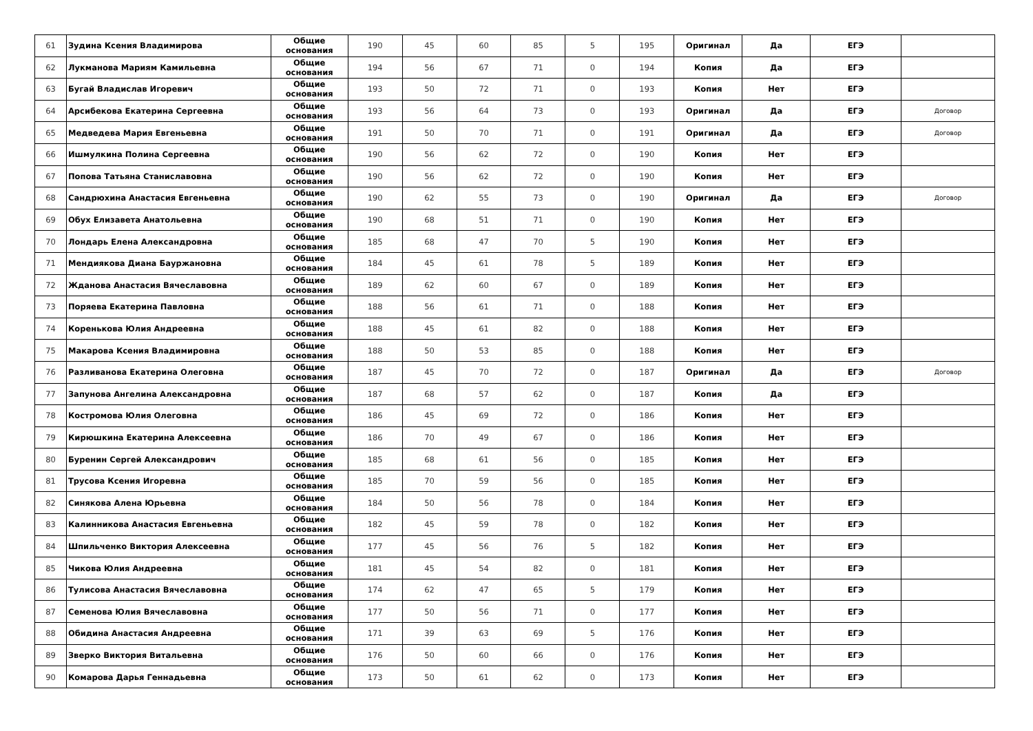| 61 | Зудина Ксения Владимирова | Общие основания | 190 | 45 | 60 | 85 | 5 | 195 | Оригинал | Да | ЕГЭ | |
| 62 | Лукманова Мариям Камильевна | Общие основания | 194 | 56 | 67 | 71 | 0 | 194 | Копия | Да | ЕГЭ | |
| 63 | Бугай Владислав Игоревич | Общие основания | 193 | 50 | 72 | 71 | 0 | 193 | Копия | Нет | ЕГЭ | |
| 64 | Арсибекова Екатерина Сергеевна | Общие основания | 193 | 56 | 64 | 73 | 0 | 193 | Оригинал | Да | ЕГЭ | Договор |
| 65 | Медведева Мария Евгеньевна | Общие основания | 191 | 50 | 70 | 71 | 0 | 191 | Оригинал | Да | ЕГЭ | Договор |
| 66 | Ишмулкина Полина Сергеевна | Общие основания | 190 | 56 | 62 | 72 | 0 | 190 | Копия | Нет | ЕГЭ | |
| 67 | Попова Татьяна Станиславовна | Общие основания | 190 | 56 | 62 | 72 | 0 | 190 | Копия | Нет | ЕГЭ | |
| 68 | Сандрюхина Анастасия Евгеньевна | Общие основания | 190 | 62 | 55 | 73 | 0 | 190 | Оригинал | Да | ЕГЭ | Договор |
| 69 | Обух Елизавета Анатольевна | Общие основания | 190 | 68 | 51 | 71 | 0 | 190 | Копия | Нет | ЕГЭ | |
| 70 | Лондарь Елена Александровна | Общие основания | 185 | 68 | 47 | 70 | 5 | 190 | Копия | Нет | ЕГЭ | |
| 71 | Мендиякова Диана Бауржановна | Общие основания | 184 | 45 | 61 | 78 | 5 | 189 | Копия | Нет | ЕГЭ | |
| 72 | Жданова Анастасия Вячеславовна | Общие основания | 189 | 62 | 60 | 67 | 0 | 189 | Копия | Нет | ЕГЭ | |
| 73 | Поряева Екатерина Павловна | Общие основания | 188 | 56 | 61 | 71 | 0 | 188 | Копия | Нет | ЕГЭ | |
| 74 | Кореньковa Юлия Андреевна | Общие основания | 188 | 45 | 61 | 82 | 0 | 188 | Копия | Нет | ЕГЭ | |
| 75 | Макарова Ксения Владимировна | Общие основания | 188 | 50 | 53 | 85 | 0 | 188 | Копия | Нет | ЕГЭ | |
| 76 | Разливанова Екатерина Олеговна | Общие основания | 187 | 45 | 70 | 72 | 0 | 187 | Оригинал | Да | ЕГЭ | Договор |
| 77 | Запунова Ангелина Александровна | Общие основания | 187 | 68 | 57 | 62 | 0 | 187 | Копия | Да | ЕГЭ | |
| 78 | Костромова Юлия Олеговна | Общие основания | 186 | 45 | 69 | 72 | 0 | 186 | Копия | Нет | ЕГЭ | |
| 79 | Кирюшкина Екатерина Алексеевна | Общие основания | 186 | 70 | 49 | 67 | 0 | 186 | Копия | Нет | ЕГЭ | |
| 80 | Буренин Сергей Александрович | Общие основания | 185 | 68 | 61 | 56 | 0 | 185 | Копия | Нет | ЕГЭ | |
| 81 | Трусова Ксения Игоревна | Общие основания | 185 | 70 | 59 | 56 | 0 | 185 | Копия | Нет | ЕГЭ | |
| 82 | Синякова Алена Юрьевна | Общие основания | 184 | 50 | 56 | 78 | 0 | 184 | Копия | Нет | ЕГЭ | |
| 83 | Калинникова Анастасия Евгеньевна | Общие основания | 182 | 45 | 59 | 78 | 0 | 182 | Копия | Нет | ЕГЭ | |
| 84 | Шпильченко Виктория Алексеевна | Общие основания | 177 | 45 | 56 | 76 | 5 | 182 | Копия | Нет | ЕГЭ | |
| 85 | Чикова Юлия Андреевна | Общие основания | 181 | 45 | 54 | 82 | 0 | 181 | Копия | Нет | ЕГЭ | |
| 86 | Тулисова Анастасия Вячеславовна | Общие основания | 174 | 62 | 47 | 65 | 5 | 179 | Копия | Нет | ЕГЭ | |
| 87 | Семенова Юлия Вячеславовна | Общие основания | 177 | 50 | 56 | 71 | 0 | 177 | Копия | Нет | ЕГЭ | |
| 88 | Обидина Анастасия Андреевна | Общие основания | 171 | 39 | 63 | 69 | 5 | 176 | Копия | Нет | ЕГЭ | |
| 89 | Зверко Виктория Витальевна | Общие основания | 176 | 50 | 60 | 66 | 0 | 176 | Копия | Нет | ЕГЭ | |
| 90 | Комарова Дарья Геннадьевна | Общие основания | 173 | 50 | 61 | 62 | 0 | 173 | Копия | Нет | ЕГЭ | |